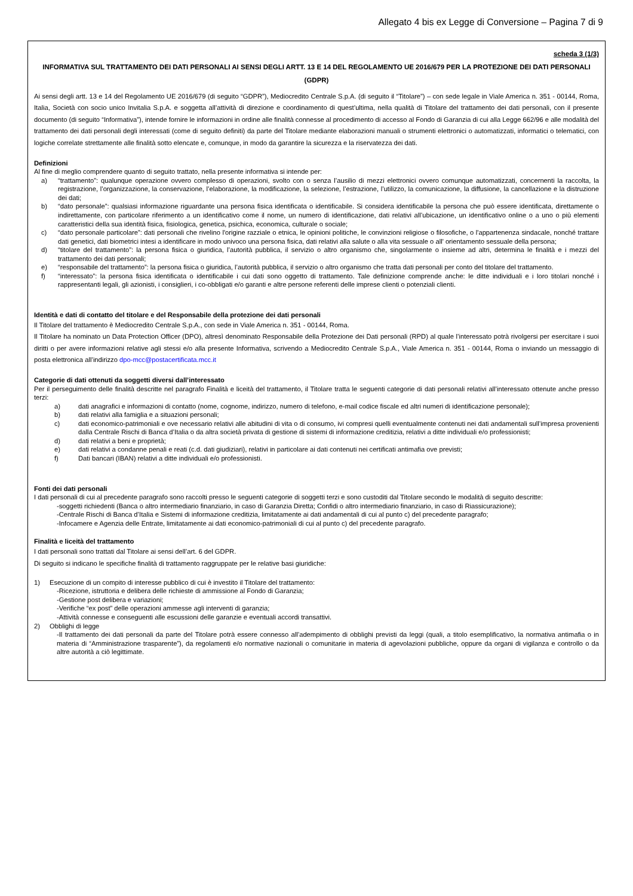Allegato 4 bis ex Legge di Conversione – Pagina 7 di 9
scheda 3 (1/3)
INFORMATIVA SUL TRATTAMENTO DEI DATI PERSONALI AI SENSI DEGLI ARTT. 13 E 14 DEL REGOLAMENTO UE 2016/679 PER LA PROTEZIONE DEI DATI PERSONALI (GDPR)
Ai sensi degli artt. 13 e 14 del Regolamento UE 2016/679 (di seguito “GDPR”), Mediocredito Centrale S.p.A. (di seguito il “Titolare”) – con sede legale in Viale America n. 351 - 00144, Roma, Italia, Società con socio unico Invitalia S.p.A. e soggetta all’attività di direzione e coordinamento di quest’ultima, nella qualità di Titolare del trattamento dei dati personali, con il presente documento (di seguito “Informativa”), intende fornire le informazioni in ordine alle finalità connesse al procedimento di accesso al Fondo di Garanzia di cui alla Legge 662/96 e alle modalità del trattamento dei dati personali degli interessati (come di seguito definiti) da parte del Titolare mediante elaborazioni manuali o strumenti elettronici o automatizzati, informatici o telematici, con logiche correlate strettamente alle finalità sotto elencate e, comunque, in modo da garantire la sicurezza e la riservatezza dei dati.
Definizioni
Al fine di meglio comprendere quanto di seguito trattato, nella presente informativa si intende per:
a) “trattamento”: qualunque operazione ovvero complesso di operazioni, svolto con o senza l’ausilio di mezzi elettronici ovvero comunque automatizzati, concernenti la raccolta, la registrazione, l’organizzazione, la conservazione, l’elaborazione, la modificazione, la selezione, l’estrazione, l’utilizzo, la comunicazione, la diffusione, la cancellazione e la distruzione dei dati;
b) “dato personale”: qualsiasi informazione riguardante una persona fisica identificata o identificabile. Si considera identificabile la persona che può essere identificata, direttamente o indirettamente, con particolare riferimento a un identificativo come il nome, un numero di identificazione, dati relativi all’ubicazione, un identificativo online o a uno o più elementi caratteristici della sua identità fisica, fisiologica, genetica, psichica, economica, culturale o sociale;
c) “dato personale particolare”: dati personali che rivelino l'origine razziale o etnica, le opinioni politiche, le convinzioni religiose o filosofiche, o l'appartenenza sindacale, nonché trattare dati genetici, dati biometrici intesi a identificare in modo univoco una persona fisica, dati relativi alla salute o alla vita sessuale o all' orientamento sessuale della persona;
d) “titolare del trattamento”: la persona fisica o giuridica, l’autorità pubblica, il servizio o altro organismo che, singolarmente o insieme ad altri, determina le finalità e i mezzi del trattamento dei dati personali;
e) “responsabile del trattamento”: la persona fisica o giuridica, l’autorità pubblica, il servizio o altro organismo che tratta dati personali per conto del titolare del trattamento.
f) “interessato”: la persona fisica identificata o identificabile i cui dati sono oggetto di trattamento. Tale definizione comprende anche: le ditte individuali e i loro titolari nonché i rappresentanti legali, gli azionisti, i consiglieri, i co-obbligati e/o garanti e altre persone referenti delle imprese clienti o potenziali clienti.
Identità e dati di contatto del titolare e del Responsabile della protezione dei dati personali
Il Titolare del trattamento è Mediocredito Centrale S.p.A., con sede in Viale America n. 351 - 00144, Roma.
Il Titolare ha nominato un Data Protection Officer (DPO), altresì denominato Responsabile della Protezione dei Dati personali (RPD) al quale l’interessato potrà rivolgersi per esercitare i suoi diritti o per avere informazioni relative agli stessi e/o alla presente Informativa, scrivendo a Mediocredito Centrale S.p.A., Viale America n. 351 - 00144, Roma o inviando un messaggio di posta elettronica all’indirizzo dpo-mcc@postacertificata.mcc.it
Categorie di dati ottenuti da soggetti diversi dall’interessato
Per il perseguimento delle finalità descritte nel paragrafo Finalità e liceità del trattamento, il Titolare tratta le seguenti categorie di dati personali relativi all’interessato ottenute anche presso terzi:
a) dati anagrafici e informazioni di contatto (nome, cognome, indirizzo, numero di telefono, e-mail codice fiscale ed altri numeri di identificazione personale);
b) dati relativi alla famiglia e a situazioni personali;
c) dati economico-patrimoniali e ove necessario relativi alle abitudini di vita o di consumo, ivi compresi quelli eventualmente contenuti nei dati andamentali sull’impresa provenienti dalla Centrale Rischi di Banca d’Italia o da altra società privata di gestione di sistemi di informazione creditizia, relativi a ditte individuali e/o professionisti;
d) dati relativi a beni e proprietà;
e) dati relativi a condanne penali e reati (c.d. dati giudiziari), relativi in particolare ai dati contenuti nei certificati antimafia ove previsti;
f) Dati bancari (IBAN) relativi a ditte individuali e/o professionisti.
Fonti dei dati personali
I dati personali di cui al precedente paragrafo sono raccolti presso le seguenti categorie di soggetti terzi e sono custoditi dal Titolare secondo le modalità di seguito descritte:
-soggetti richiedenti (Banca o altro intermediario finanziario, in caso di Garanzia Diretta; Confidi o altro intermediario finanziario, in caso di Riassicurazione);
-Centrale Rischi di Banca d’Italia e Sistemi di informazione creditizia, limitatamente ai dati andamentali di cui al punto c) del precedente paragrafo;
-Infocamere e Agenzia delle Entrate, limitatamente ai dati economico-patrimoniali di cui al punto c) del precedente paragrafo.
Finalità e liceità del trattamento
I dati personali sono trattati dal Titolare ai sensi dell’art. 6 del GDPR.
Di seguito si indicano le specifiche finalità di trattamento raggruppate per le relative basi giuridiche:
1) Esecuzione di un compito di interesse pubblico di cui è investito il Titolare del trattamento:
-Ricezione, istruttoria e delibera delle richieste di ammissione al Fondo di Garanzia;
-Gestione post delibera e variazioni;
-Verifiche “ex post” delle operazioni ammesse agli interventi di garanzia;
-Attività connesse e conseguenti alle escussioni delle garanzie e eventuali accordi transattivi.
2) Obblighi di legge
-Il trattamento dei dati personali da parte del Titolare potrà essere connesso all’adempimento di obblighi previsti da leggi (quali, a titolo esemplificativo, la normativa antimafia o in materia di “Amministrazione trasparente”), da regolamenti e/o normative nazionali o comunitarie in materia di agevolazioni pubbliche, oppure da organi di vigilanza e controllo o da altre autorità a ciò legittimate.